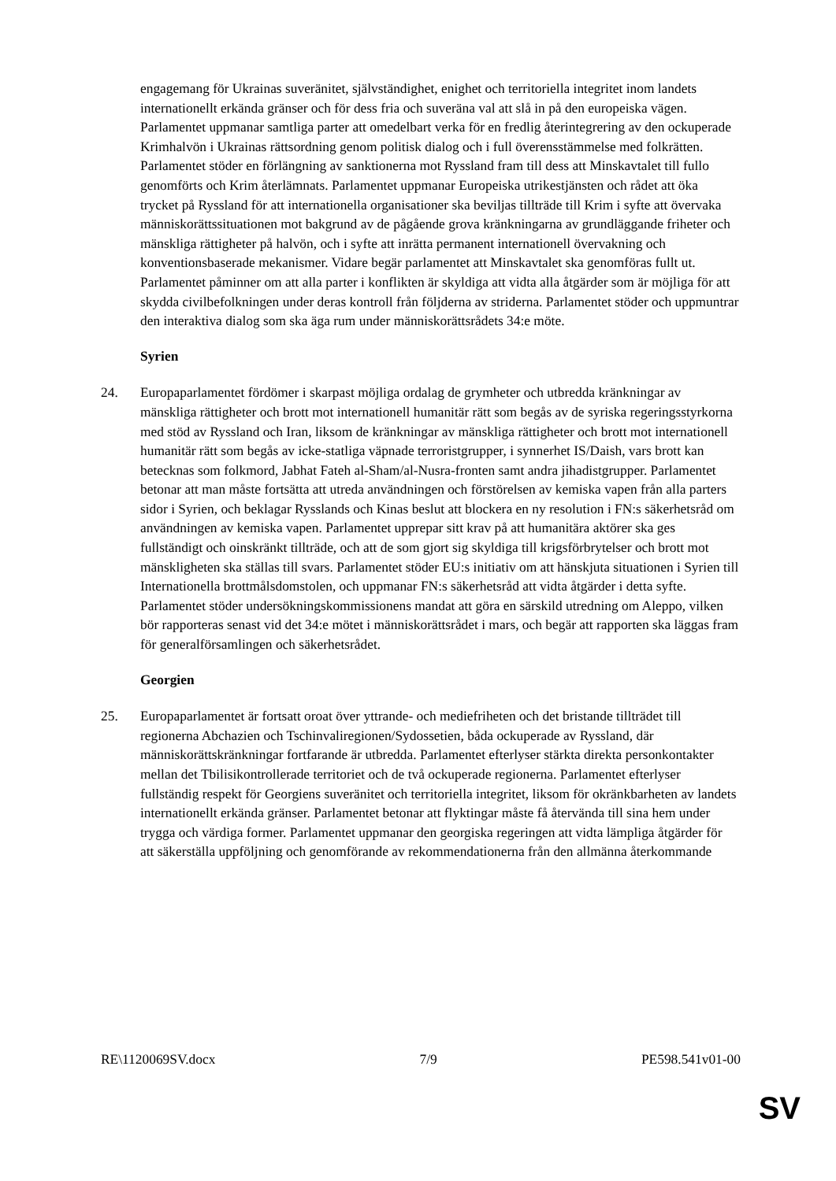engagemang för Ukrainas suveränitet, självständighet, enighet och territoriella integritet inom landets internationellt erkända gränser och för dess fria och suveräna val att slå in på den europeiska vägen. Parlamentet uppmanar samtliga parter att omedelbart verka för en fredlig återintegrering av den ockuperade Krimhalvön i Ukrainas rättsordning genom politisk dialog och i full överensstämmelse med folkrätten. Parlamentet stöder en förlängning av sanktionerna mot Ryssland fram till dess att Minskavtalet till fullo genomförts och Krim återlämnats. Parlamentet uppmanar Europeiska utrikestjänsten och rådet att öka trycket på Ryssland för att internationella organisationer ska beviljas tillträde till Krim i syfte att övervaka människorättssituationen mot bakgrund av de pågående grova kränkningarna av grundläggande friheter och mänskliga rättigheter på halvön, och i syfte att inrätta permanent internationell övervakning och konventionsbaserade mekanismer. Vidare begär parlamentet att Minskavtalet ska genomföras fullt ut. Parlamentet påminner om att alla parter i konflikten är skyldiga att vidta alla åtgärder som är möjliga för att skydda civilbefolkningen under deras kontroll från följderna av striderna. Parlamentet stöder och uppmuntrar den interaktiva dialog som ska äga rum under människorättsrådets 34:e möte.
Syrien
24. Europaparlamentet fördömer i skarpast möjliga ordalag de grymheter och utbredda kränkningar av mänskliga rättigheter och brott mot internationell humanitär rätt som begås av de syriska regeringsstyrkorna med stöd av Ryssland och Iran, liksom de kränkningar av mänskliga rättigheter och brott mot internationell humanitär rätt som begås av icke-statliga väpnade terroristgrupper, i synnerhet IS/Daish, vars brott kan betecknas som folkmord, Jabhat Fateh al-Sham/al-Nusra-fronten samt andra jihadistgrupper. Parlamentet betonar att man måste fortsätta att utreda användningen och förstörelsen av kemiska vapen från alla parters sidor i Syrien, och beklagar Rysslands och Kinas beslut att blockera en ny resolution i FN:s säkerhetsråd om användningen av kemiska vapen. Parlamentet upprepar sitt krav på att humanitära aktörer ska ges fullständigt och oinskränkt tillträde, och att de som gjort sig skyldiga till krigsförbrytelser och brott mot mänskligheten ska ställas till svars. Parlamentet stöder EU:s initiativ om att hänskjuta situationen i Syrien till Internationella brottmålsdomstolen, och uppmanar FN:s säkerhetsråd att vidta åtgärder i detta syfte. Parlamentet stöder undersökningskommissionens mandat att göra en särskild utredning om Aleppo, vilken bör rapporteras senast vid det 34:e mötet i människorättsrådet i mars, och begär att rapporten ska läggas fram för generalförsamlingen och säkerhetsrådet.
Georgien
25. Europaparlamentet är fortsatt oroat över yttrande- och mediefriheten och det bristande tillträdet till regionerna Abchazien och Tschinvaliregionen/Sydossetien, båda ockuperade av Ryssland, där människorättskränkningar fortfarande är utbredda. Parlamentet efterlyser stärkta direkta personkontakter mellan det Tbilisikontrollerade territoriet och de två ockuperade regionerna. Parlamentet efterlyser fullständig respekt för Georgiens suveränitet och territoriella integritet, liksom för okränkbarheten av landets internationellt erkända gränser. Parlamentet betonar att flyktingar måste få återvända till sina hem under trygga och värdiga former. Parlamentet uppmanar den georgiska regeringen att vidta lämpliga åtgärder för att säkerställa uppföljning och genomförande av rekommendationerna från den allmänna återkommande
RE\1120069SV.docx 7/9 PE598.541v01-00
SV